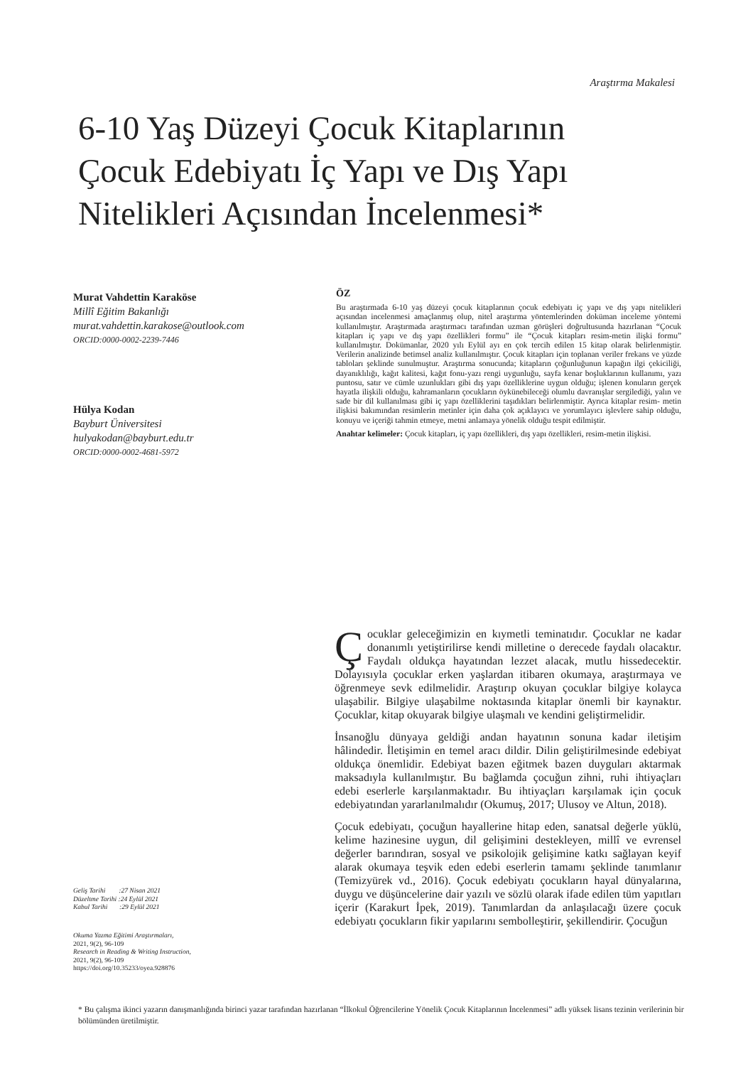Araştırma Makalesi
6-10 Yaş Düzeyi Çocuk Kitaplarının Çocuk Edebiyatı İç Yapı ve Dış Yapı Nitelikleri Açısından İncelenmesi*
Murat Vahdettin Karaköse
Millî Eğitim Bakanlığı
murat.vahdettin.karakose@outlook.com
ORCID:0000-0002-2239-7446
Hülya Kodan
Bayburt Üniversitesi
hulyakodan@bayburt.edu.tr
ORCID:0000-0002-4681-5972
ÖZ
Bu araştırmada 6-10 yaş düzeyi çocuk kitaplarının çocuk edebiyatı iç yapı ve dış yapı nitelikleri açısından incelenmesi amaçlanmış olup, nitel araştırma yöntemlerinden doküman inceleme yöntemi kullanılmıştır. Araştırmada araştırmacı tarafından uzman görüşleri doğrultusunda hazırlanan “Çocuk kitapları iç yapı ve dış yapı özellikleri formu” ile “Çocuk kitapları resim-metin ilişki formu” kullanılmıştır. Dokümanlar, 2020 yılı Eylül ayı en çok tercih edilen 15 kitap olarak belirlenmiştir. Verilerin analizinde betimsel analiz kullanılmıştır. Çocuk kitapları için toplanan veriler frekans ve yüzde tabloları şeklinde sunulmuştur. Araştırma sonucunda; kitapların çoğunluğunun kapağın ilgi çekiciliği, dayanıklılığı, kağıt kalitesi, kağıt fonu-yazı rengi uygunluğu, sayfa kenar boşluklarının kullanımı, yazı puntosu, satır ve cümle uzunlukları gibi dış yapı özelliklerine uygun olduğu; işlenen konuların gerçek hayatla ilişkili olduğu, kahramanların çocukların öykünebileceği olumlu davranışlar sergilediği, yalın ve sade bir dil kullanılması gibi iç yapı özelliklerini taşıdıkları belirlenmiştir. Ayrıca kitaplar resim- metin ilişkisi bakımından resimlerin metinler için daha çok açıklayıcı ve yorumlayıcı işlevlere sahip olduğu, konuyu ve içeriği tahmin etmeye, metni anlamaya yönelik olduğu tespit edilmiştir.
Anahtar kelimeler: Çocuk kitapları, iç yapı özellikleri, dış yapı özellikleri, resim-metin ilişkisi.
Çocuklar geleceğimizin en kıymetli teminatıdır. Çocuklar ne kadar donanımlı yetiştirilirse kendi milletine o derecede faydalı olacaktır. Faydalı oldukça hayatından lezzet alacak, mutlu hissedecektir. Dolayısıyla çocuklar erken yaşlardan itibaren okumaya, araştırmaya ve öğrenmeye sevk edilmelidir. Araştırıp okuyan çocuklar bilgiye kolayca ulaşabilir. Bilgiye ulaşabilme noktasında kitaplar önemli bir kaynaktır. Çocuklar, kitap okuyarak bilgiye ulaşmalı ve kendini geliştirmelidir.
İnsanoğlu dünyaya geldiği andan hayatının sonuna kadar iletişim hâlindedir. İletişimin en temel aracı dildir. Dilin geliştirilmesinde edebiyat oldukça önemlidir. Edebiyat bazen eğitmek bazen duyguları aktarmak maksadıyla kullanılmıştır. Bu bağlamda çocuğun zihni, ruhi ihtiyaçları edebi eserlerle karşılanmaktadır. Bu ihtiyaçları karşılamak için çocuk edebiyatından yararlanılmalıdır (Okumuş, 2017; Ulusoy ve Altun, 2018).
Çocuk edebiyatı, çocuğun hayallerine hitap eden, sanatsal değerle yüklü, kelime hazinesine uygun, dil gelişimini destekleyen, millî ve evrensel değerler barındıran, sosyal ve psikolojik gelişimine katkı sağlayan keyif alarak okumaya teşvik eden edebi eserlerin tamamı şeklinde tanımlanır (Temizyürek vd., 2016). Çocuk edebiyatı çocukların hayal dünyalarına, duygu ve düşüncelerine dair yazılı ve sözlü olarak ifade edilen tüm yapıtları içerir (Karakurt İpek, 2019). Tanımlardan da anlaşılacağı üzere çocuk edebiyatı çocukların fikir yapılarını sembolleştirir, şekillendirir. Çocuğun
Geliş Tarihi :27 Nisan 2021
Düzeltme Tarihi :24 Eylül 2021
Kabul Tarihi :29 Eylül 2021
Okuma Yazma Eğitimi Araştırmaları,
2021, 9(2), 96-109
Research in Reading & Writing Instruction,
2021, 9(2), 96-109
https://doi.org/10.35233/oyea.928876
* Bu çalışma ikinci yazarın danışmanlığında birinci yazar tarafından hazırlanan “İlkokul Öğrencilerine Yönelik Çocuk Kitaplarının İncelenmesi” adlı yüksek lisans tezinin verilerinin bir bölümünden üretilmiştir.